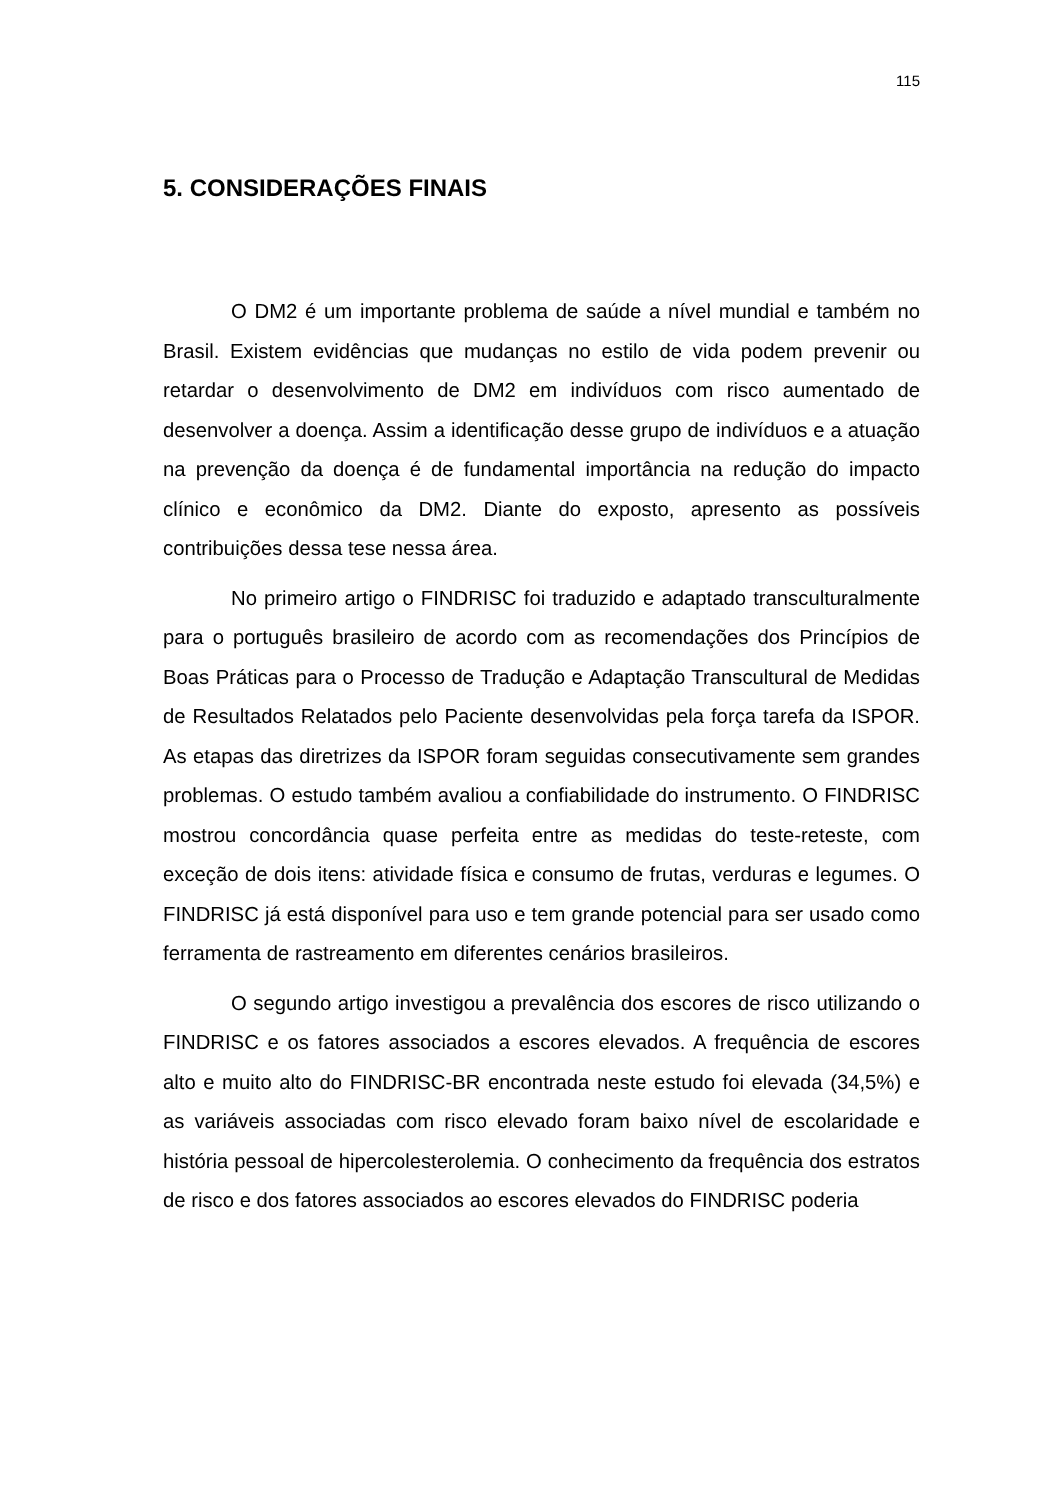115
5. CONSIDERAÇÕES FINAIS
O DM2 é um importante problema de saúde a nível mundial e também no Brasil. Existem evidências que mudanças no estilo de vida podem prevenir ou retardar o desenvolvimento de DM2 em indivíduos com risco aumentado de desenvolver a doença. Assim a identificação desse grupo de indivíduos e a atuação na prevenção da doença é de fundamental importância na redução do impacto clínico e econômico da DM2. Diante do exposto, apresento as possíveis contribuições dessa tese nessa área.
No primeiro artigo o FINDRISC foi traduzido e adaptado transculturalmente para o português brasileiro de acordo com as recomendações dos Princípios de Boas Práticas para o Processo de Tradução e Adaptação Transcultural de Medidas de Resultados Relatados pelo Paciente desenvolvidas pela força tarefa da ISPOR. As etapas das diretrizes da ISPOR foram seguidas consecutivamente sem grandes problemas. O estudo também avaliou a confiabilidade do instrumento. O FINDRISC mostrou concordância quase perfeita entre as medidas do teste-reteste, com exceção de dois itens: atividade física e consumo de frutas, verduras e legumes. O FINDRISC já está disponível para uso e tem grande potencial para ser usado como ferramenta de rastreamento em diferentes cenários brasileiros.
O segundo artigo investigou a prevalência dos escores de risco utilizando o FINDRISC e os fatores associados a escores elevados. A frequência de escores alto e muito alto do FINDRISC-BR encontrada neste estudo foi elevada (34,5%) e as variáveis associadas com risco elevado foram baixo nível de escolaridade e história pessoal de hipercolesterolemia. O conhecimento da frequência dos estratos de risco e dos fatores associados ao escores elevados do FINDRISC poderia